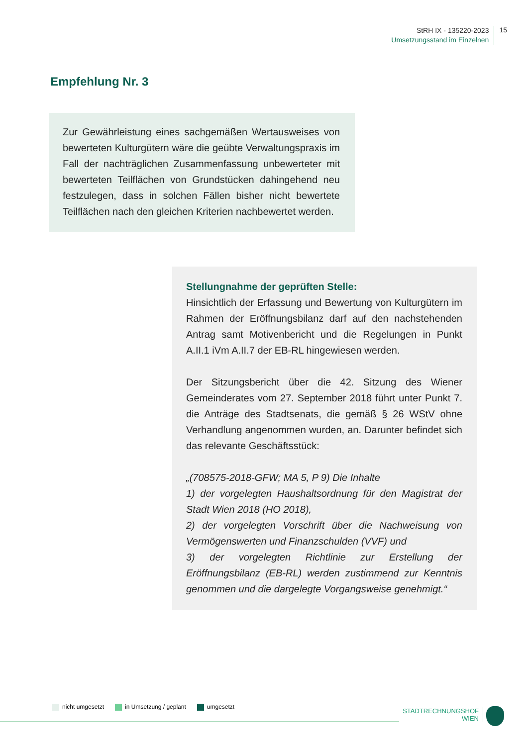StRH IX - 135220-2023
Umsetzungsstand im Einzelnen
15
Empfehlung Nr. 3
Zur Gewährleistung eines sachgemäßen Wertausweises von bewerteten Kulturgütern wäre die geübte Verwaltungspraxis im Fall der nachträglichen Zusammenfassung unbewerteter mit bewerteten Teilflächen von Grundstücken dahingehend neu festzulegen, dass in solchen Fällen bisher nicht bewertete Teilflächen nach den gleichen Kriterien nachbewertet werden.
Stellungnahme der geprüften Stelle:
Hinsichtlich der Erfassung und Bewertung von Kulturgütern im Rahmen der Eröffnungsbilanz darf auf den nachstehenden Antrag samt Motivenbericht und die Regelungen in Punkt A.II.1 iVm A.II.7 der EB-RL hingewiesen werden.
Der Sitzungsbericht über die 42. Sitzung des Wiener Gemeinderates vom 27. September 2018 führt unter Punkt 7. die Anträge des Stadtsenats, die gemäß § 26 WStV ohne Verhandlung angenommen wurden, an. Darunter befindet sich das relevante Geschäftsstück:
„(708575-2018-GFW; MA 5, P 9) Die Inhalte
1) der vorgelegten Haushaltsordnung für den Magistrat der Stadt Wien 2018 (HO 2018),
2) der vorgelegten Vorschrift über die Nachweisung von Vermögenswerten und Finanzschulden (VVF) und
3) der vorgelegten Richtlinie zur Erstellung der Eröffnungsbilanz (EB-RL) werden zustimmend zur Kenntnis genommen und die dargelegte Vorgangsweise genehmigt.“
nicht umgesetzt in Umsetzung / geplant umgesetzt
STADTRECHNUNGSHOF
WIEN